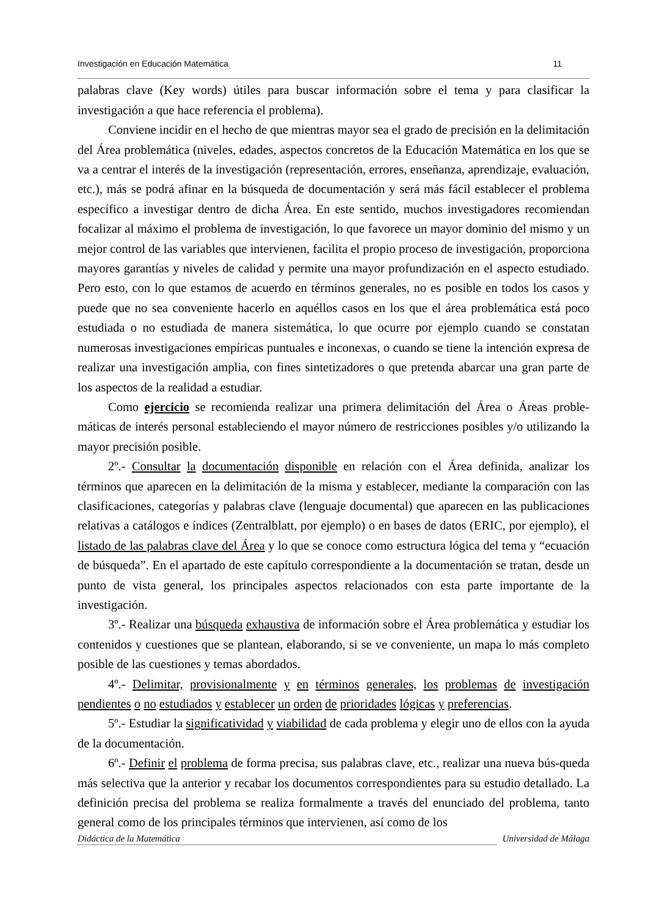Investigación en Educación Matemática 11
palabras clave (Key words) útiles para buscar información sobre el tema y para clasificar la investigación a que hace referencia el problema).
Conviene incidir en el hecho de que mientras mayor sea el grado de precisión en la delimitación del Área problemática (niveles, edades, aspectos concretos de la Educación Matemática en los que se va a centrar el interés de la investigación (representación, errores, enseñanza, aprendizaje, evaluación, etc.), más se podrá afinar en la búsqueda de documentación y será más fácil establecer el problema específico a investigar dentro de dicha Área. En este sentido, muchos investigadores recomiendan focalizar al máximo el problema de investigación, lo que favorece un mayor dominio del mismo y un mejor control de las variables que intervienen, facilita el propio proceso de investigación, proporciona mayores garantías y niveles de calidad y permite una mayor profundización en el aspecto estudiado. Pero esto, con lo que estamos de acuerdo en términos generales, no es posible en todos los casos y puede que no sea conveniente hacerlo en aquéllos casos en los que el área problemática está poco estudiada o no estudiada de manera sistemática, lo que ocurre por ejemplo cuando se constatan numerosas investigaciones empíricas puntuales e inconexas, o cuando se tiene la intención expresa de realizar una investigación amplia, con fines sintetizadores o que pretenda abarcar una gran parte de los aspectos de la realidad a estudiar.
Como ejercicio se recomienda realizar una primera delimitación del Área o Áreas proble-máticas de interés personal estableciendo el mayor número de restricciones posibles y/o utilizando la mayor precisión posible.
2º.- Consultar la documentación disponible en relación con el Área definida, analizar los términos que aparecen en la delimitación de la misma y establecer, mediante la comparación con las clasificaciones, categorías y palabras clave (lenguaje documental) que aparecen en las publicaciones relativas a catálogos e índices (Zentralblatt, por ejemplo) o en bases de datos (ERIC, por ejemplo), el listado de las palabras clave del Área y lo que se conoce como estructura lógica del tema y “ecuación de búsqueda”. En el apartado de este capítulo correspondiente a la documentación se tratan, desde un punto de vista general, los principales aspectos relacionados con esta parte importante de la investigación.
3º.- Realizar una búsqueda exhaustiva de información sobre el Área problemática y estudiar los contenidos y cuestiones que se plantean, elaborando, si se ve conveniente, un mapa lo más completo posible de las cuestiones y temas abordados.
4º.- Delimitar, provisionalmente y en términos generales, los problemas de investigación pendientes o no estudiados y establecer un orden de prioridades lógicas y preferencias.
5º.- Estudiar la significatividad y viabilidad de cada problema y elegir uno de ellos con la ayuda de la documentación.
6º.- Definir el problema de forma precisa, sus palabras clave, etc., realizar una nueva bús-queda más selectiva que la anterior y recabar los documentos correspondientes para su estudio detallado. La definición precisa del problema se realiza formalmente a través del enunciado del problema, tanto general como de los principales términos que intervienen, así como de los
Didáctica de la Matemática Universidad de Málaga